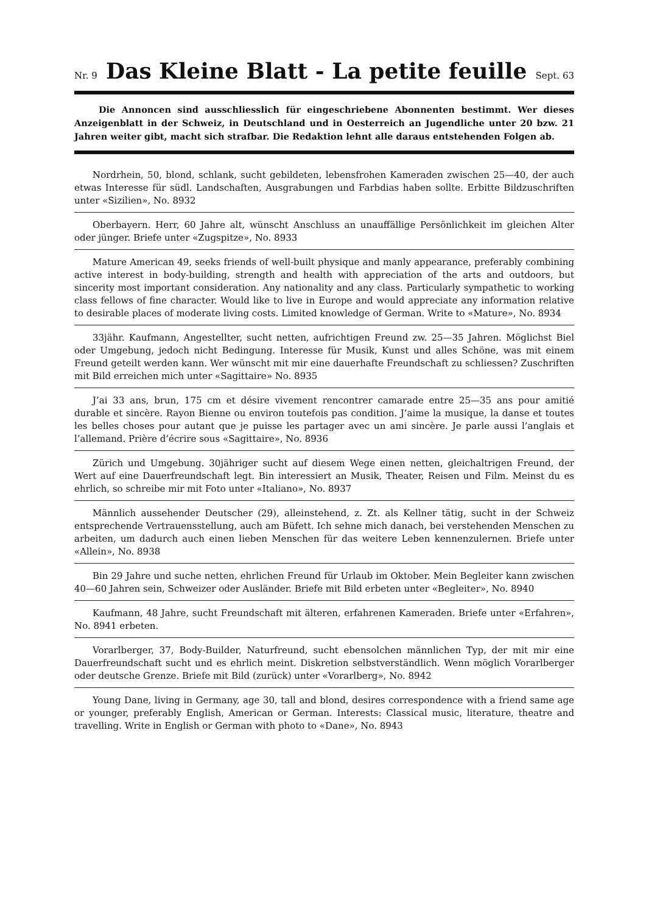Nr. 9
Das Kleine Blatt - La petite feuille
Sept. 63
Die Annoncen sind ausschliesslich für eingeschriebene Abonnenten bestimmt. Wer dieses Anzeigenblatt in der Schweiz, in Deutschland und in Oesterreich an Jugendliche unter 20 bzw. 21 Jahren weiter gibt, macht sich strafbar. Die Redaktion lehnt alle daraus entstehenden Folgen ab.
Nordrhein, 50, blond, schlank, sucht gebildeten, lebensfrohen Kameraden zwischen 25—40, der auch etwas Interesse für südl. Landschaften, Ausgrabungen und Farbdias haben sollte. Erbitte Bildzuschriften unter «Sizilien», No. 8932
Oberbayern. Herr, 60 Jahre alt, wünscht Anschluss an unauffällige Persönlichkeit im gleichen Alter oder jünger. Briefe unter «Zugspitze», No. 8933
Mature American 49, seeks friends of well-built physique and manly appearance, preferably combining active interest in body-building, strength and health with appreciation of the arts and outdoors, but sincerity most important consideration. Any nationality and any class. Particularly sympathetic to working class fellows of fine character. Would like to live in Europe and would appreciate any information relative to desirable places of moderate living costs. Limited knowledge of German. Write to «Mature», No. 8934
33jähr. Kaufmann, Angestellter, sucht netten, aufrichtigen Freund zw. 25—35 Jahren. Möglichst Biel oder Umgebung, jedoch nicht Bedingung. Interesse für Musik, Kunst und alles Schöne, was mit einem Freund geteilt werden kann. Wer wünscht mit mir eine dauerhafte Freundschaft zu schliessen? Zuschriften mit Bild erreichen mich unter «Sagittaire» No. 8935
J’ai 33 ans, brun, 175 cm et désire vivement rencontrer camarade entre 25—35 ans pour amitié durable et sincère. Rayon Bienne ou environ toutefois pas condition. J’aime la musique, la danse et toutes les belles choses pour autant que je puisse les partager avec un ami sincère. Je parle aussi l’anglais et l’allemand. Prière d’écrire sous «Sagittaire», No. 8936
Zürich und Umgebung. 30jähriger sucht auf diesem Wege einen netten, gleichaltrigen Freund, der Wert auf eine Dauerfreundschaft legt. Bin interessiert an Musik, Theater, Reisen und Film. Meinst du es ehrlich, so schreibe mir mit Foto unter «Italiano», No. 8937
Männlich aussehender Deutscher (29), alleinstehend, z. Zt. als Kellner tätig, sucht in der Schweiz entsprechende Vertrauensstellung, auch am Büfett. Ich sehne mich danach, bei verstehenden Menschen zu arbeiten, um dadurch auch einen lieben Menschen für das weitere Leben kennenzulernen. Briefe unter «Allein», No. 8938
Bin 29 Jahre und suche netten, ehrlichen Freund für Urlaub im Oktober. Mein Begleiter kann zwischen 40—60 Jahren sein, Schweizer oder Ausländer. Briefe mit Bild erbeten unter «Begleiter», No. 8940
Kaufmann, 48 Jahre, sucht Freundschaft mit älteren, erfahrenen Kameraden. Briefe unter «Erfahren», No. 8941 erbeten.
Vorarlberger, 37, Body-Builder, Naturfreund, sucht ebensolchen männlichen Typ, der mit mir eine Dauerfreundschaft sucht und es ehrlich meint. Diskretion selbstverständlich. Wenn möglich Vorarlberger oder deutsche Grenze. Briefe mit Bild (zurück) unter «Vorarlberg», No. 8942
Young Dane, living in Germany, age 30, tall and blond, desires correspondence with a friend same age or younger, preferably English, American or German. Interests: Classical music, literature, theatre and travelling. Write in English or German with photo to «Dane», No. 8943